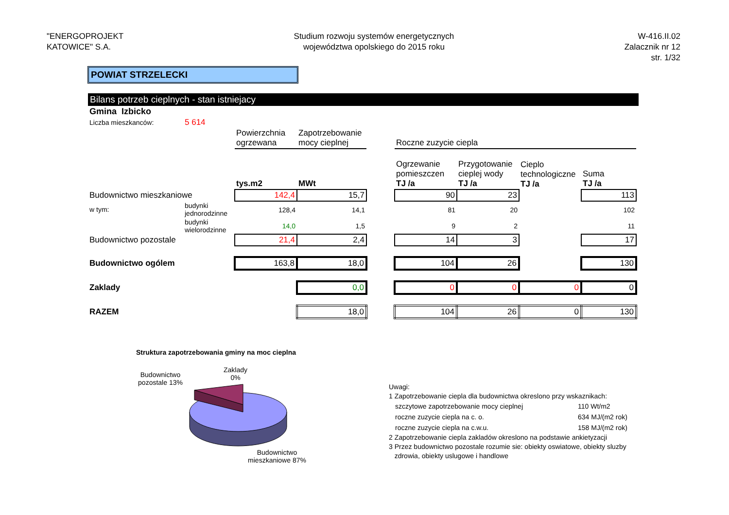"ENERGOPROJEKT
KATOWICE" S.A.
Studium rozwoju systemów energetycznych
województwa opolskiego do 2015 roku
W-416.II.02
Zalacznik nr 12
str. 1/32
POWIAT STRZELECKI
Bilans potrzeb cieplnych - stan istniejacy
| Gmina Izbicko | | | | | | | | |
| Liczba mieszkanców: | 5 614 | | | | | | | |
| | | Powierzchnia ogrzewana | Zapotrzebowanie mocy cieplnej | | Roczne zuzycie ciepla | | | |
| | | tys.m2 | MWt | | Ogrzewanie pomieszczen TJ /a | Przygotowanie cieplej wody TJ /a | Cieplo technologiczne TJ /a | Suma TJ /a |
| Budownictwo mieszkaniowe | | 142,4 | 15,7 | | 90 | 23 | | 113 |
| w tym: | budynki jednorodzinne | 128,4 | 14,1 | | 81 | 20 | | 102 |
| | budynki wielorodzinne | 14,0 | 1,5 | | 9 | 2 | | 11 |
| Budownictwo pozostale | | 21,4 | 2,4 | | 14 | 3 | | 17 |
| Budownictwo ogólem | | 163,8 | 18,0 | | 104 | 26 | | 130 |
| Zaklady | | | 0,0 | | 0 | 0 | 0 | 0 |
| RAZEM | | | 18,0 | | 104 | 26 | 0 | 130 |
Struktura zapotrzebowania gminy na moc cieplna
Budownictwo pozostale 13%
Zaklady
0%
Budownictwo mieszkaniowe 87%
Uwagi:
1 Zapotrzebowanie ciepla dla budownictwa okreslono przy wskaznikach:
| szczytowe zapotrzebowanie mocy cieplnej | 110 Wt/m2 |
| roczne zuzycie ciepla na c. o. | 634 MJ/(m2 rok) |
| roczne zuzycie ciepla na c.w.u. | 158 MJ/(m2 rok) |
2 Zapotrzebowanie ciepla zakladów okreslono na podstawie ankietyzacji
3 Przez budownictwo pozostale rozumie sie: obiekty oswiatowe, obiekty sluzby
zdrowia, obiekty uslugowe i handlowe